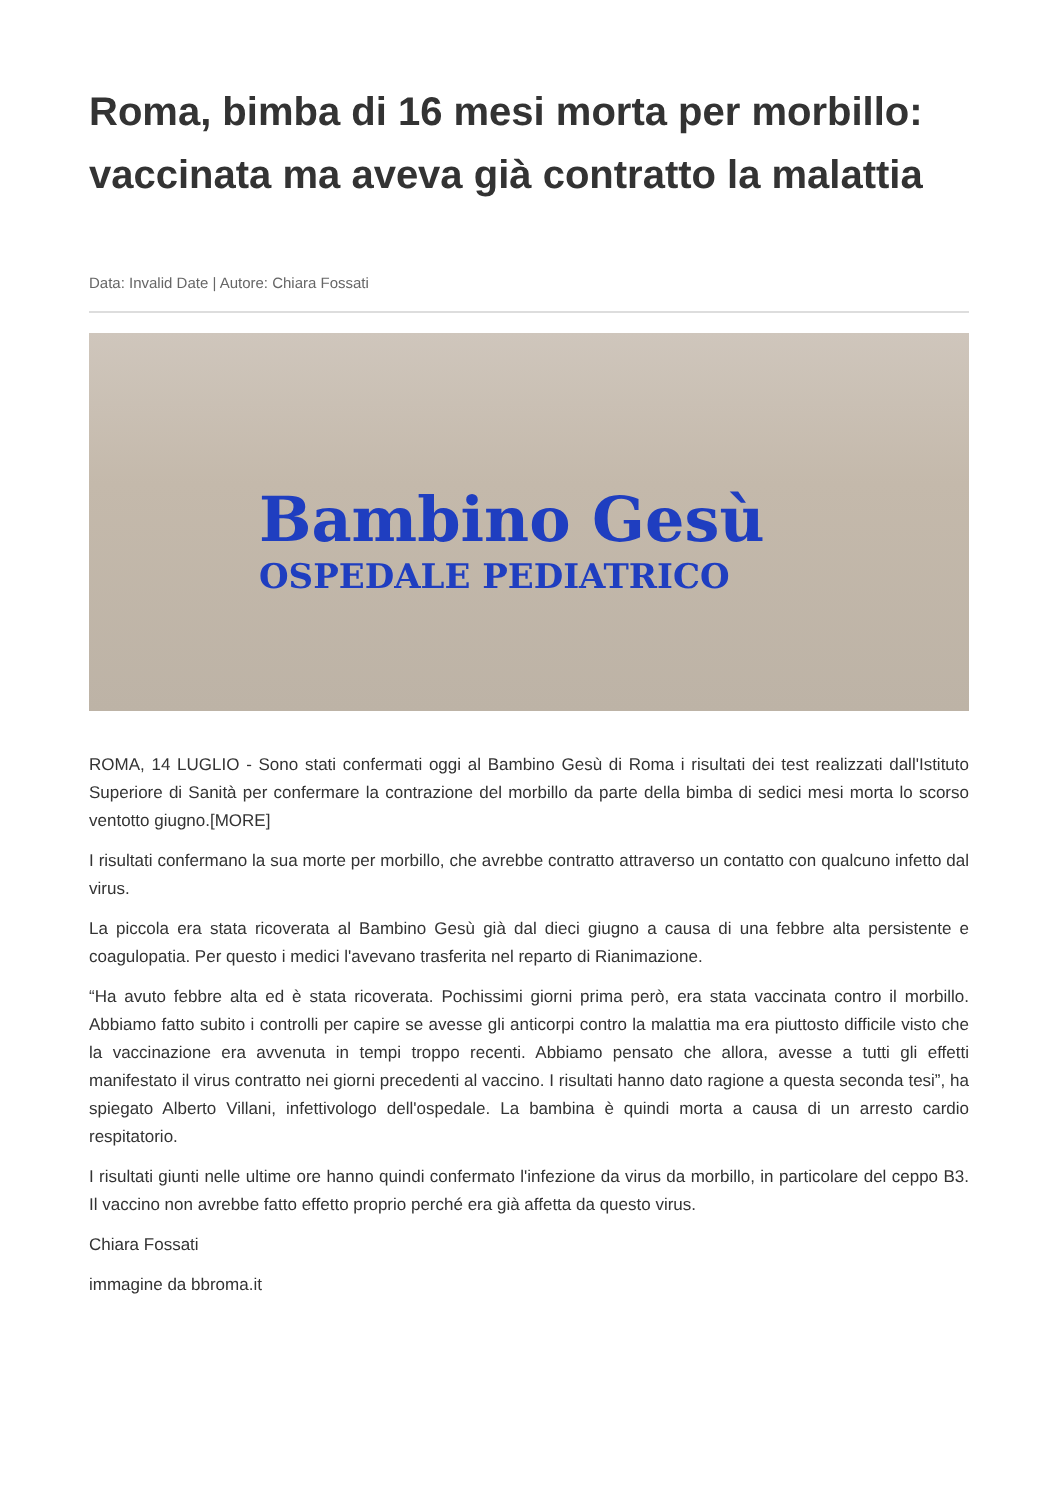Roma, bimba di 16 mesi morta per morbillo: vaccinata ma aveva già contratto la malattia
Data: Invalid Date | Autore: Chiara Fossati
Bambino Gesù
OSPEDALE PEDIATRICO
ROMA, 14 LUGLIO - Sono stati confermati oggi al Bambino Gesù di Roma i risultati dei test realizzati dall'Istituto Superiore di Sanità per confermare la contrazione del morbillo da parte della bimba di sedici mesi morta lo scorso ventotto giugno.[MORE]
I risultati confermano la sua morte per morbillo, che avrebbe contratto attraverso un contatto con qualcuno infetto dal virus.
La piccola era stata ricoverata al Bambino Gesù già dal dieci giugno a causa di una febbre alta persistente e coagulopatia. Per questo i medici l'avevano trasferita nel reparto di Rianimazione.
“Ha avuto febbre alta ed è stata ricoverata. Pochissimi giorni prima però, era stata vaccinata contro il morbillo. Abbiamo fatto subito i controlli per capire se avesse gli anticorpi contro la malattia ma era piuttosto difficile visto che la vaccinazione era avvenuta in tempi troppo recenti. Abbiamo pensato che allora, avesse a tutti gli effetti manifestato il virus contratto nei giorni precedenti al vaccino. I risultati hanno dato ragione a questa seconda tesi”, ha spiegato Alberto Villani, infettivologo dell'ospedale. La bambina è quindi morta a causa di un arresto cardio respitatorio.
I risultati giunti nelle ultime ore hanno quindi confermato l'infezione da virus da morbillo, in particolare del ceppo B3. Il vaccino non avrebbe fatto effetto proprio perché era già affetta da questo virus.
Chiara Fossati
immagine da bbroma.it